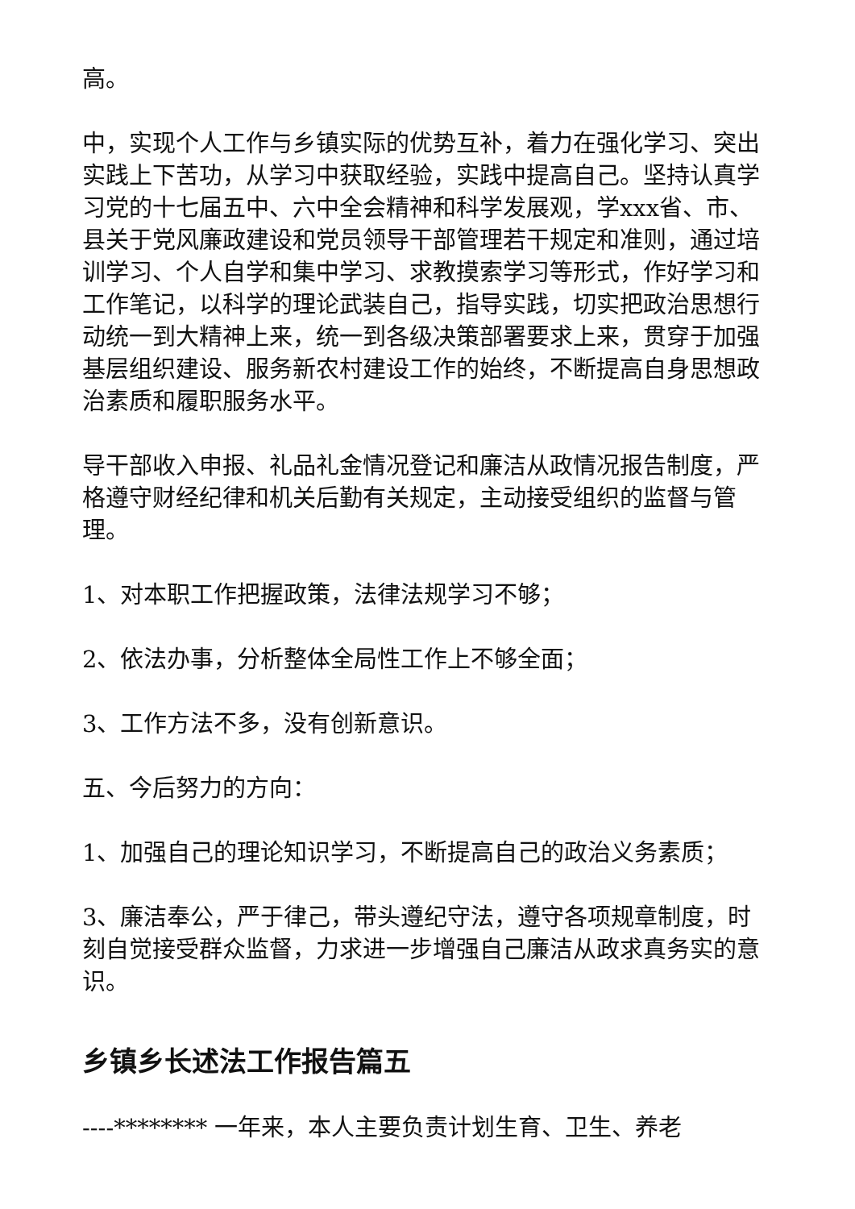高。
中，实现个人工作与乡镇实际的优势互补，着力在强化学习、突出实践上下苦功，从学习中获取经验，实践中提高自己。坚持认真学习党的十七届五中、六中全会精神和科学发展观，学xxx省、市、县关于党风廉政建设和党员领导干部管理若干规定和准则，通过培训学习、个人自学和集中学习、求教摸索学习等形式，作好学习和工作笔记，以科学的理论武装自己，指导实践，切实把政治思想行动统一到大精神上来，统一到各级决策部署要求上来，贯穿于加强基层组织建设、服务新农村建设工作的始终，不断提高自身思想政治素质和履职服务水平。
导干部收入申报、礼品礼金情况登记和廉洁从政情况报告制度，严格遵守财经纪律和机关后勤有关规定，主动接受组织的监督与管理。
1、对本职工作把握政策，法律法规学习不够；
2、依法办事，分析整体全局性工作上不够全面；
3、工作方法不多，没有创新意识。
五、今后努力的方向：
1、加强自己的理论知识学习，不断提高自己的政治义务素质；
3、廉洁奉公，严于律己，带头遵纪守法，遵守各项规章制度，时刻自觉接受群众监督，力求进一步增强自己廉洁从政求真务实的意识。
乡镇乡长述法工作报告篇五
----******** 一年来，本人主要负责计划生育、卫生、养老